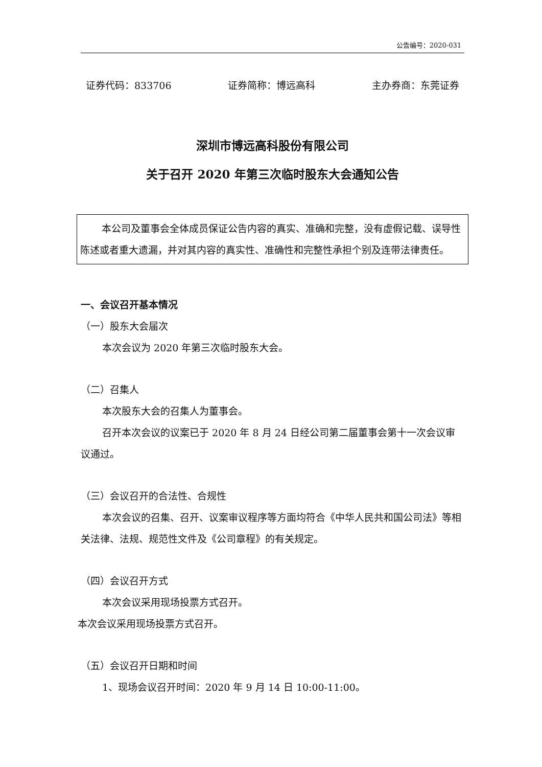公告编号：2020-031
证券代码：833706 证券简称：博远高科 主办券商：东莞证券
深圳市博远高科股份有限公司
关于召开 2020 年第三次临时股东大会通知公告
本公司及董事会全体成员保证公告内容的真实、准确和完整，没有虚假记载、误导性陈述或者重大遗漏，并对其内容的真实性、准确性和完整性承担个别及连带法律责任。
一、会议召开基本情况
（一）股东大会届次
本次会议为 2020 年第三次临时股东大会。
（二）召集人
本次股东大会的召集人为董事会。
召开本次会议的议案已于 2020 年 8 月 24 日经公司第二届董事会第十一次会议审议通过。
（三）会议召开的合法性、合规性
本次会议的召集、召开、议案审议程序等方面均符合《中华人民共和国公司法》等相关法律、法规、规范性文件及《公司章程》的有关规定。
（四）会议召开方式
本次会议采用现场投票方式召开。
本次会议采用现场投票方式召开。
（五）会议召开日期和时间
1、现场会议召开时间：2020 年 9 月 14 日 10:00-11:00。